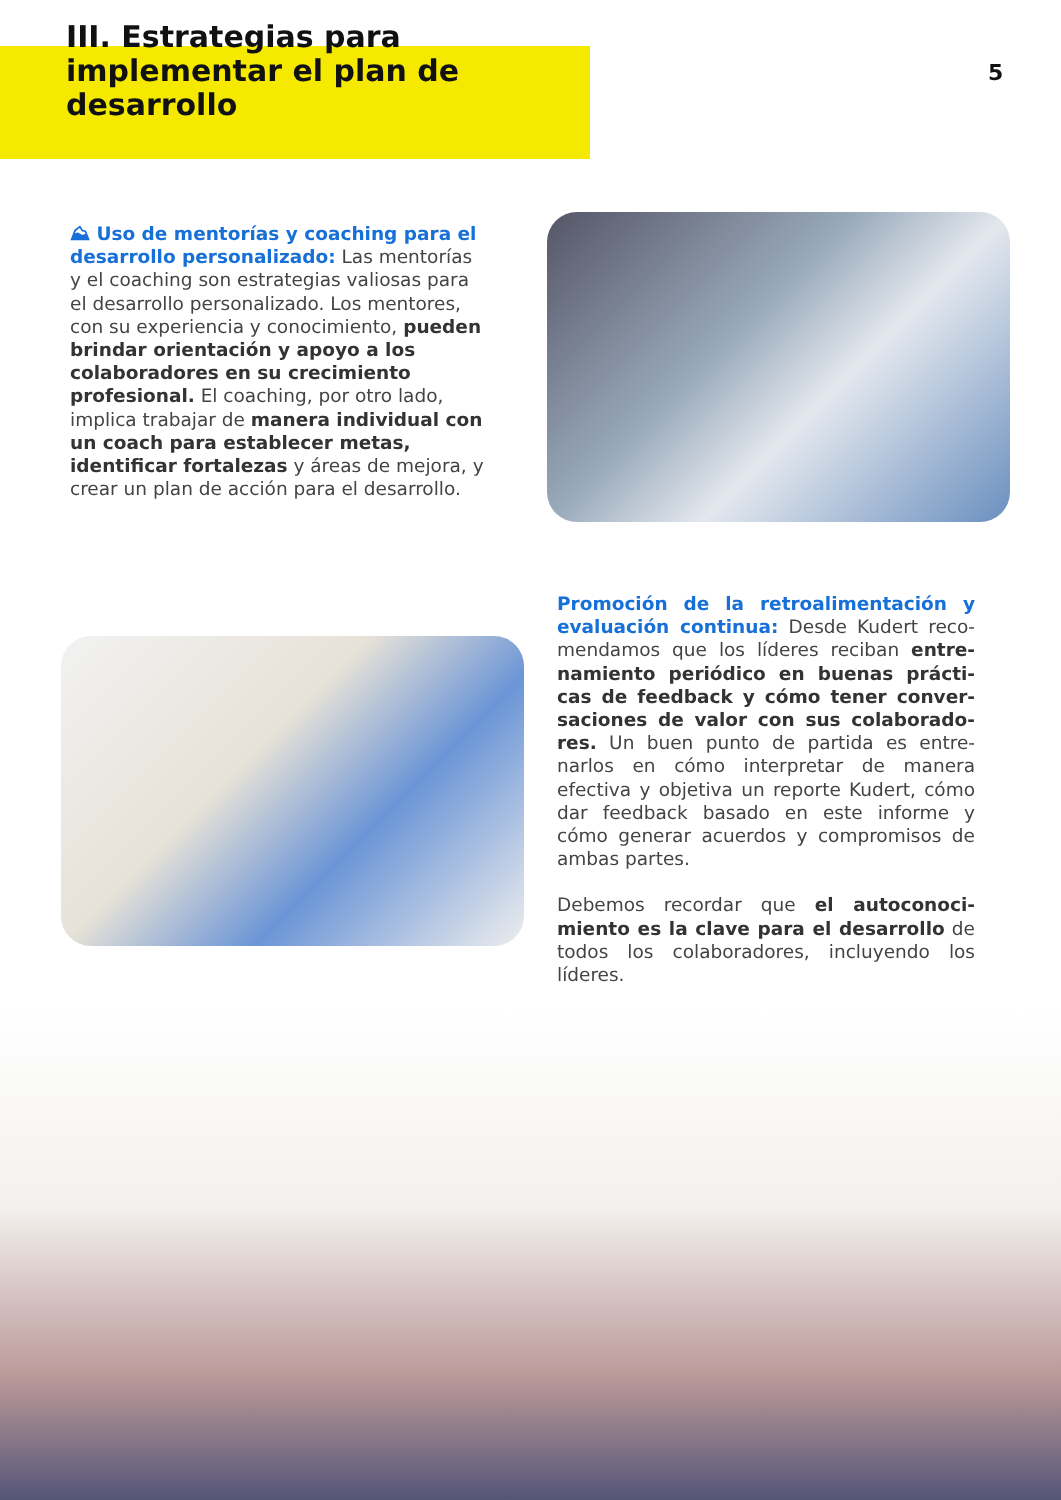III. Estrategias para implementar el plan de desarrollo
5
⛰ Uso de mentorías y coaching para el desarrollo personalizado: Las mentorías y el coaching son estrategias valiosas para el desarrollo personalizado. Los mentores, con su experiencia y conoci­miento, pueden brindar orientación y apoyo a los colaboradores en su creci­miento profesional. El coaching, por otro lado, implica trabajar de manera individual con un coach para estable­cer metas, identificar fortalezas y áreas de mejora, y crear un plan de acción para el desarrollo.
Promoción de la retroalimentación y evaluación continua: Desde Kudert reco­mendamos que los líderes reciban entre­namiento periódico en buenas prácti­cas de feedback y cómo tener conver­saciones de valor con sus colaborado­res. Un buen punto de partida es entre­narlos en cómo interpretar de manera efectiva y objetiva un reporte Kudert, cómo dar feedback basado en este infor­me y cómo generar acuerdos y compro­misos de ambas partes.
Debemos recordar que el autoconoci­miento es la clave para el desarrollo de todos los colaboradores, incluyendo los líderes.